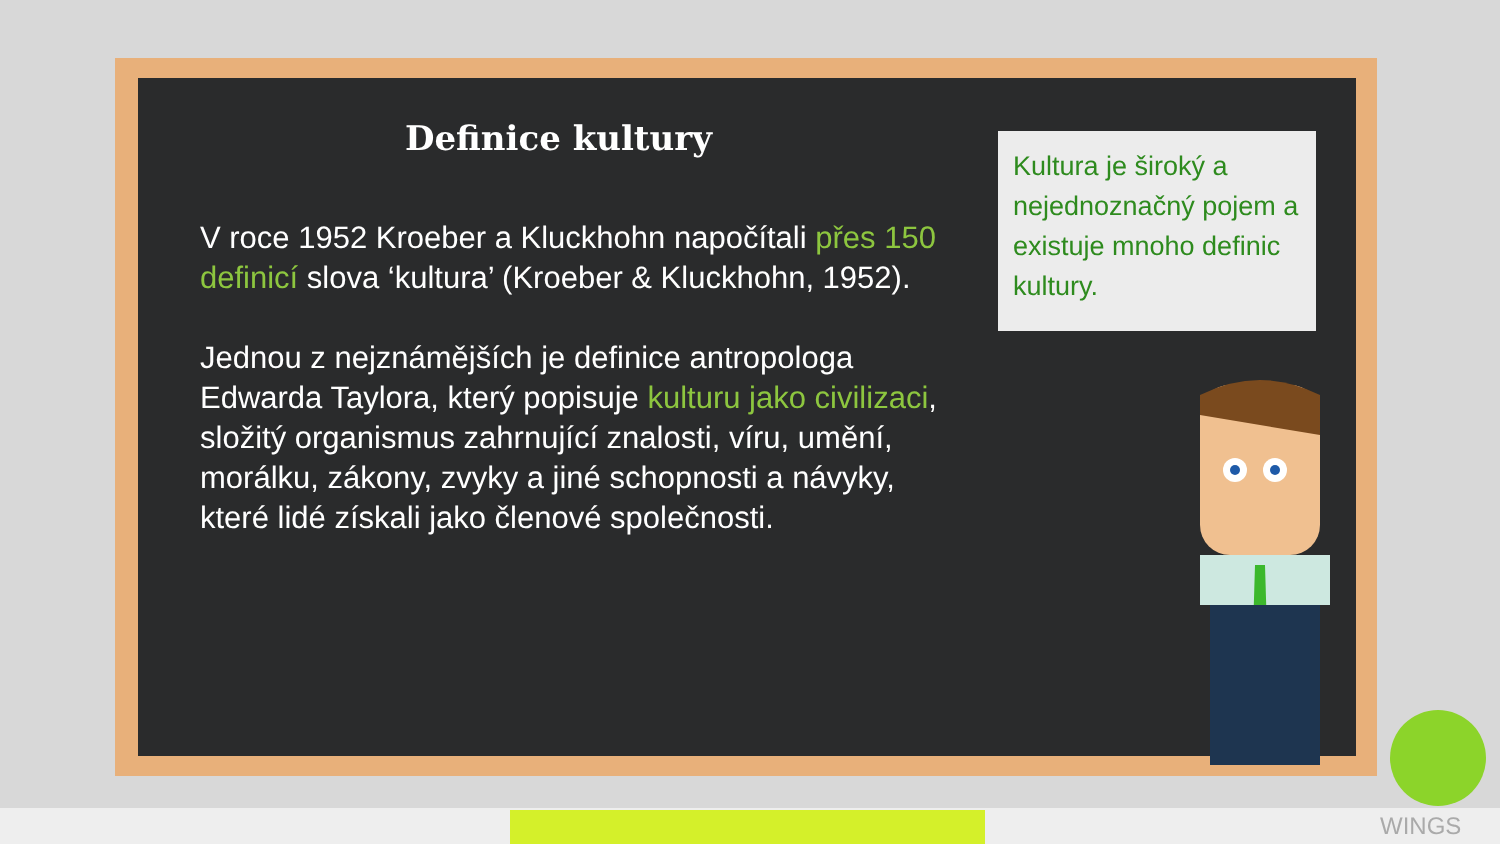Definice kultury
V roce 1952 Kroeber a Kluckhohn napočítali přes 150 definicí slova ‘kultura’ (Kroeber & Kluckhohn, 1952).
Jednou z nejznámějších je definice antropologa Edwarda Taylora, který popisuje kulturu jako civilizaci, složitý organismus zahrnující znalosti, víru, umění, morálku, zákony, zvyky a jiné schopnosti a návyky, které lidé získali jako členové společnosti.
Kultura je široký a nejednoznačný pojem a existuje mnoho definic kultury.
WINGS